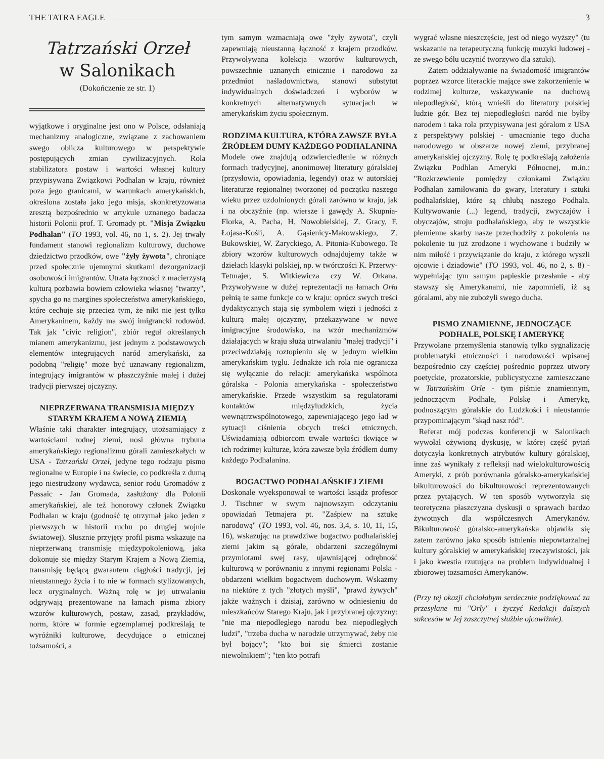THE TATRA EAGLE 3
Tatrzański Orzeł
w Salonikach
(Dokończenie ze str. 1)
wyjątkowe i oryginalne jest ono w Polsce, odsłaniają mechanizmy analogiczne, związane z zachowaniem swego oblicza kulturowego w perspektywie postępujących zmian cywilizacyjnych. Rola stabilizatora postaw i wartości własnej kultury przypisywana Związkowi Podhalan w kraju, również poza jego granicami, w warunkach amerykańskich, określona została jako jego misja, skonkretyzowana zresztą bezpośrednio w artykule uznanego badacza historii Polonii prof. T. Gromady pt. "Misja Związku Podhalan" (TO 1993, vol. 46, no 1, s. 2). Jej trwały fundament stanowi regionalizm kulturowy, duchowe dziedzictwo przodków, owe "żyły żywota", chroniące przed społecznie ujemnymi skutkami dezorganizacji osobowości imigrantów. Utrata łączności z macierzystą kulturą pozbawia bowiem człowieka własnej "twarzy", spycha go na margines społeczeństwa amerykańskiego, które cechuje się przecież tym, że nikt nie jest tylko Amerykaninem, każdy ma swój imigrancki rodowód. Tak jak "civic religion", zbiór reguł określanych mianem amerykanizmu, jest jednym z podstawowych elementów integrujących naród amerykański, za podobną "religię" może być uznawany regionalizm, integrujący imigrantów w płaszczyźnie małej i dużej tradycji pierwszej ojczyzny.
NIEPRZERWANA TRANSMISJA MIĘDZY STARYM KRAJEM A NOWĄ ZIEMIĄ
Właśnie taki charakter integrujący, utożsamiający z wartościami rodnej ziemi, nosi główna trybuna amerykańskiego regionalizmu górali zamieszkałych w USA - Tatrzański Orzeł, jedyne tego rodzaju pismo regionalne w Europie i na świecie, co podkreśla z dumą jego niestrudzony wydawca, senior rodu Gromadów z Passaic - Jan Gromada, zasłużony dla Polonii amerykańskiej, ale też honorowy członek Związku Podhalan w kraju (godność tę otrzymał jako jeden z pierwszych w historii ruchu po drugiej wojnie światowej). Słusznie przyjęty profil pisma wskazuje na nieprzerwaną transmisję międzypokoleniową, jaka dokonuje się między Starym Krajem a Nową Ziemią, transmisję będącą gwarantem ciągłości tradycji, jej nieustannego życia i to nie w formach stylizowanych, lecz oryginalnych. Ważną rolę w jej utrwalaniu odgrywają prezentowane na łamach pisma zbiory wzorów kulturowych, postaw, zasad, przykładów, norm, które w formie egzemplarnej podkreślają te wyróżniki kulturowe, decydujące o etnicznej tożsamości, a
tym samym wzmacniają owe "żyły żywota", czyli zapewniają nieustanną łączność z krajem przodków. Przywoływana kolekcja wzorów kulturowych, powszechnie uznanych etnicznie i narodowo za przedmiot naśladownictwa, stanowi substytut indywidualnych doświadczeń i wyborów w konkretnych alternatywnych sytuacjach w amerykańskim życiu społecznym.
RODZIMA KULTURA, KTÓRA ZAWSZE BYŁA ŹRÓDŁEM DUMY KAŻDEGO PODHALANINA
Modele owe znajdują odzwierciedlenie w różnych formach tradycyjnej, anonimowej literatury góralskiej (przysłowia, opowiadania, legendy) oraz w autorskiej literaturze regionalnej tworzonej od początku naszego wieku przez uzdolnionych górali zarówno w kraju, jak i na obczyźnie (np. wiersze i gawędy A. Skupnia-Florka, A. Pacha, H. Nowobielskiej, Z. Gracy, F. Łojasa-Kośli, A. Gąsienicy-Makowskiego, Z. Bukowskiej, W. Zaryckiego, A. Pitonia-Kubowego. Te zbiory wzorów kulturowych odnajdujemy także w dziełach klasyki polskiej, np. w twórczości K. Przerwy-Tetmajer, S. Witkiewicza czy W. Orkana. Przywoływane w dużej reprezentacji na łamach Orła pełnią te same funkcje co w kraju: oprócz swych treści dydaktycznych stają się symbolem więzi i jedności z kulturą małej ojczyzny, przekazywane w nowe imigracyjne środowisko, na wzór mechanizmów działających w kraju służą utrwalaniu "małej tradycji" i przeciwdziałają roztopieniu się w jednym wielkim amerykańskim tyglu. Jednakże ich rola nie ogranicza się wyłącznie do relacji: amerykańska wspólnota góralska - Polonia amerykańska - społeczeństwo amerykańskie. Przede wszystkim są regulatorami kontaktów międzyludzkich, życia wewnątrzwspólnotowego, zapewniającego jego ład w sytuacji ciśnienia obcych treści etnicznych. Uświadamiają odbiorcom trwałe wartości tkwiące w ich rodzimej kulturze, która zawsze była źródłem dumy każdego Podhalanina.
BOGACTWO PODHALAŃSKIEJ ZIEMI
Doskonale wyeksponował te wartości ksiądz profesor J. Tischner w swym najnowszym odczytaniu opowiadań Tetmajera pt. "Zaśpiew na sztukę narodową" (TO 1993, vol. 46, nos. 3,4, s. 10, 11, 15, 16), wskazując na prawdziwe bogactwo podhalańskiej ziemi jakim są górale, obdarzeni szczególnymi przymiotami swej rasy, ujawniającej odrębność kulturową w porównaniu z innymi regionami Polski - obdarzeni wielkim bogactwem duchowym. Wskażmy na niektóre z tych "złotych myśli", "prawd żywych" jakże ważnych i dzisiaj, zarówno w odniesieniu do mieszkańców Starego Kraju, jak i przybranej ojczyzny: "nie ma niepodległego narodu bez niepodległych ludzi", "trzeba ducha w narodzie utrzymywać, żeby nie był bojący"; "kto boi się śmierci zostanie niewolnikiem"; "ten kto potrafi
wygrać własne nieszczęście, jest od niego wyższy" (tu wskazanie na terapeutyczną funkcję muzyki ludowej - ze swego bólu uczynić tworzywo dla sztuki).
Zatem oddziaływanie na świadomość imigrantów poprzez wzorce literackie mające swe zakorzenienie w rodzimej kulturze, wskazywanie na duchową niepodległość, którą wnieśli do literatury polskiej ludzie gór. Bez tej niepodległości naród nie byłby narodem i taka rola przypisywana jest góralom z USA z perspektywy polskiej - umacnianie tego ducha narodowego w obszarze nowej ziemi, przybranej amerykańskiej ojczyzny. Rolę tę podkreślają założenia Związku Podhlan Ameryki Północnej, m.in.: "Rozkrzewienie pomiędzy członkami Związku Podhalan zamiłowania do gwary, literatury i sztuki podhalańskiej, które są chlubą naszego Podhala. Kultywowanie (...) legend, tradycji, zwyczajów i obyczajów, stroju podhalańskiego, aby te wszystkie plemienne skarby nasze przechodziły z pokolenia na pokolenie tu już zrodzone i wychowane i budziły w nim miłość i przywiązanie do kraju, z którego wyszli ojcowie i dziadowie" (TO 1993, vol. 46, no 2, s. 8) - wypełniając tym samym papieskie przesłanie - aby stawszy się Amerykanami, nie zapomnieli, iż są góralami, aby nie zubożyli swego ducha.
PISMO ZNAMIENNE, JEDNOCZĄCE PODHALE, POLSKĘ I AMERYKĘ
Przywołane przemyślenia stanowią tylko sygnalizację problematyki etniczności i narodowości wpisanej bezpośrednio czy częściej pośrednio poprzez utwory poetyckie, prozatorskie, publicystyczne zamieszczane w Tatrzańskim Orle - tym piśmie znamiennym, jednoczącym Podhale, Polskę i Amerykę, podnoszącym góralskie do Ludzkości i nieustannie przypominającym "skąd nasz ród".
Referat mój podczas konferencji w Salonikach wywołał ożywioną dyskusję, w której część pytań dotyczyła konkretnych atrybutów kultury góralskiej, inne zaś wynikały z refleksji nad wielokulturowością Ameryki, z prób porównania góralsko-amerykańskiej bikulturowości do bikulturowości reprezentowanych przez pytających. W ten sposób wytworzyła się teoretyczna płaszczyzna dyskusji o sprawach bardzo żywotnych dla współczesnych Amerykanów. Bikulturowość góralsko-amerykańska objawiła się zatem zarówno jako sposób istnienia niepowtarzalnej kultury góralskiej w amerykańskiej rzeczywistości, jak i jako kwestia rzutująca na problem indywidualnej i zbiorowej tożsamości Amerykanów.
(Przy tej okazji chciałabym serdecznie podziękować za przesyłane mi "Orły" i życzyć Redakcji dalszych sukcesów w Jej zaszczytnej służbie ojcowiźnie).